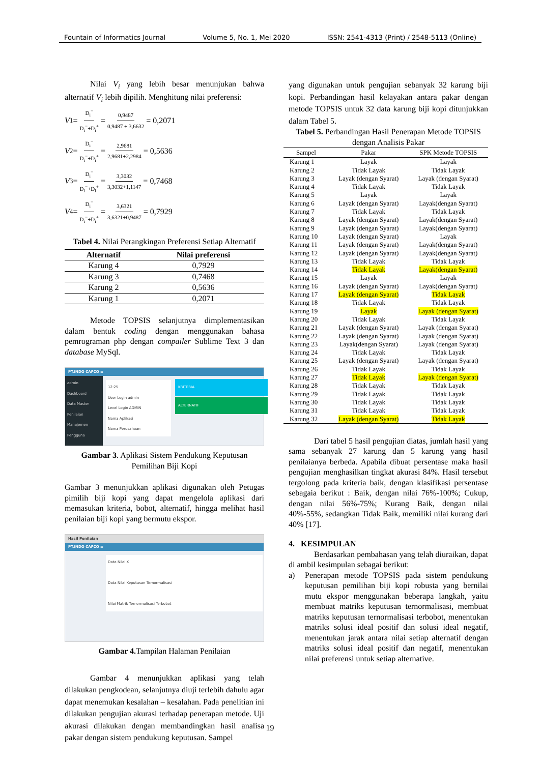Fountain of Informatics Journal Volume 5, No. 1, Mei 2020 ISSN: 2541-4313 (Print) / 2548-5113 (Online)
Nilai V<sub>i</sub> yang lebih besar menunjukan bahwa alternatif V<sub>i</sub> lebih dipilih. Menghitung nilai preferensi:
V<sub>1</sub>= D<sub>i</sub><sup>−</sup> D<sub>i</sub><sup>−</sup>+D<sub>i</sub><sup>+</sup> = 0,9487 0,9487 + 3,6632 = 0,2071
V<sub>2</sub>= D<sub>i</sub><sup>−</sup> D<sub>i</sub><sup>−</sup>+D<sub>i</sub><sup>+</sup> = 2,9681 2,9681+2,2984 = 0,5636
V<sub>3</sub>= D<sub>i</sub><sup>−</sup> D<sub>i</sub><sup>−</sup>+D<sub>i</sub><sup>+</sup> = 3,3032 3,3032+1,1147 = 0,7468
V<sub>4</sub>= D<sub>i</sub><sup>−</sup> D<sub>i</sub><sup>−</sup>+D<sub>i</sub><sup>+</sup> = 3,6321 3,6321+0,9487 = 0,7929
Tabel 4. Nilai Perangkingan Preferensi Setiap Alternatif
| Alternatif | Nilai preferensi |
| --- | --- |
| Karung 4 | 0,7929 |
| Karung 3 | 0,7468 |
| Karung 2 | 0,5636 |
| Karung 1 | 0,2071 |
Metode TOPSIS selanjutnya dimplementasikan dalam bentuk coding dengan menggunakan bahasa pemrograman php dengan compailer Sublime Text 3 dan database MySql.
PT.INDO CAFCO ≡
admin
Dashboard
Data Master
Penilaian
Manajemen Pengguna
12:25
User Login admin
Level Login ADMIN
Nama Aplikasi
Nama Perusahaan
KRITERIA
ALTERNATIF
Gambar 3. Aplikasi Sistem Pendukung Keputusan Pemilihan Biji Kopi
Gambar 3 menunjukkan aplikasi digunakan oleh Petugas pimilih biji kopi yang dapat mengelola aplikasi dari memasukan kriteria, bobot, alternatif, hingga melihat hasil penilaian biji kopi yang bermutu ekspor.
Hasil Penilaian
PT.INDO CAFCO ≡
Data Nilai X
Data Nilai Keputusan Ternormalisasi
Nilai Matrik Ternormalisasi Terbobot
Gambar 4. Tampilan Halaman Penilaian
Gambar 4 menunjukkan aplikasi yang telah dilakukan pengkodean, selanjutnya diuji terlebih dahulu agar dapat menemukan kesalahan – kesalahan. Pada penelitian ini dilakukan pengujian akurasi terhadap penerapan metode. Uji akurasi dilakukan dengan membandingkan hasil analisa pakar dengan sistem pendukung keputusan. Sampel
yang digunakan untuk pengujian sebanyak 32 karung biji kopi. Perbandingan hasil kelayakan antara pakar dengan metode TOPSIS untuk 32 data karung biji kopi ditunjukkan dalam Tabel 5.
Tabel 5. Perbandingan Hasil Penerapan Metode TOPSIS dengan Analisis Pakar
| Sampel | Pakar | SPK Metode TOPSIS |
| --- | --- | --- |
| Karung 1 | Layak | Layak |
| Karung 2 | Tidak Layak | Tidak Layak |
| Karung 3 | Layak (dengan Syarat) | Layak (dengan Syarat) |
| Karung 4 | Tidak Layak | Tidak Layak |
| Karung 5 | Layak | Layak |
| Karung 6 | Layak (dengan Syarat) | Layak(dengan Syarat) |
| Karung 7 | Tidak Layak | Tidak Layak |
| Karung 8 | Layak (dengan Syarat) | Layak(dengan Syarat) |
| Karung 9 | Layak (dengan Syarat) | Layak(dengan Syarat) |
| Karung 10 | Layak (dengan Syarat) | Layak |
| Karung 11 | Layak (dengan Syarat) | Layak(dengan Syarat) |
| Karung 12 | Layak (dengan Syarat) | Layak(dengan Syarat) |
| Karung 13 | Tidak Layak | Tidak Layak |
| Karung 14 | Tidak Layak | Layak(dengan Syarat) |
| Karung 15 | Layak | Layak |
| Karung 16 | Layak (dengan Syarat) | Layak(dengan Syarat) |
| Karung 17 | Layak (dengan Syarat) | Tidak Layak |
| Karung 18 | Tidak Layak | Tidak Layak |
| Karung 19 | Layak | Layak (dengan Syarat) |
| Karung 20 | Tidak Layak | Tidak Layak |
| Karung 21 | Layak (dengan Syarat) | Layak (dengan Syarat) |
| Karung 22 | Layak (dengan Syarat) | Layak (dengan Syarat) |
| Karung 23 | Layak(dengan Syarat) | Layak (dengan Syarat) |
| Karung 24 | Tidak Layak | Tidak Layak |
| Karung 25 | Layak (dengan Syarat) | Layak (dengan Syarat) |
| Karung 26 | Tidak Layak | Tidak Layak |
| Karung 27 | Tidak Layak | Layak (dengan Syarat) |
| Karung 28 | Tidak Layak | Tidak Layak |
| Karung 29 | Tidak Layak | Tidak Layak |
| Karung 30 | Tidak Layak | Tidak Layak |
| Karung 31 | Tidak Layak | Tidak Layak |
| Karung 32 | Layak (dengan Syarat) | Tidak Layak |
Dari tabel 5 hasil pengujian diatas, jumlah hasil yang sama sebanyak 27 karung dan 5 karung yang hasil penilaianya berbeda. Apabila dibuat persentase maka hasil pengujian menghasilkan tingkat akurasi 84%. Hasil tersebut tergolong pada kriteria baik, dengan klasifikasi persentase sebagaia berikut : Baik, dengan nilai 76%-100%; Cukup, dengan nilai 56%-75%; Kurang Baik, dengan nilai 40%-55%, sedangkan Tidak Baik, memiliki nilai kurang dari 40% [17].
4. KESIMPULAN
Berdasarkan pembahasan yang telah diuraikan, dapat di ambil kesimpulan sebagai berikut:
a) Penerapan metode TOPSIS pada sistem pendukung keputusan pemilihan biji kopi robusta yang bernilai mutu ekspor menggunakan beberapa langkah, yaitu membuat matriks keputusan ternormalisasi, membuat matriks keputusan ternormalisasi terbobot, menentukan matriks solusi ideal positif dan solusi ideal negatif, menentukan jarak antara nilai setiap alternatif dengan matriks solusi ideal positif dan negatif, menentukan nilai preferensi untuk setiap alternative.
19